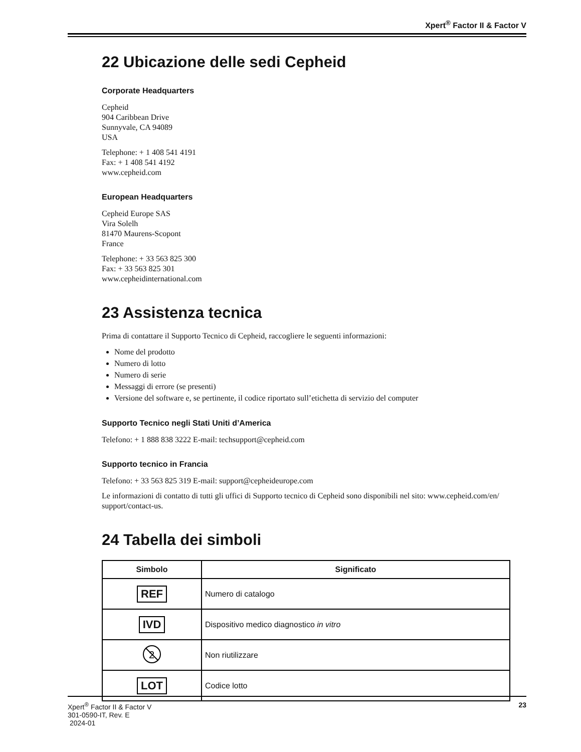Xpert<sup>®</sup> Factor II & Factor V
22 Ubicazione delle sedi Cepheid
Corporate Headquarters
Cepheid
904 Caribbean Drive
Sunnyvale, CA 94089
USA
Telephone: + 1 408 541 4191
Fax: + 1 408 541 4192
www.cepheid.com
European Headquarters
Cepheid Europe SAS
Vira Solelh
81470 Maurens-Scopont
France
Telephone: + 33 563 825 300
Fax: + 33 563 825 301
www.cepheidinternational.com
23 Assistenza tecnica
Prima di contattare il Supporto Tecnico di Cepheid, raccogliere le seguenti informazioni:
Nome del prodotto
Numero di lotto
Numero di serie
Messaggi di errore (se presenti)
Versione del software e, se pertinente, il codice riportato sull’etichetta di servizio del computer
Supporto Tecnico negli Stati Uniti d’America
Telefono: + 1 888 838 3222 E-mail: techsupport@cepheid.com
Supporto tecnico in Francia
Telefono: + 33 563 825 319 E-mail: support@cepheideurope.com
Le informazioni di contatto di tutti gli uffici di Supporto tecnico di Cepheid sono disponibili nel sito: www.cepheid.com/en/ support/contact-us.
24 Tabella dei simboli
| Simbolo | Significato |
| --- | --- |
| REF | Numero di catalogo |
| IVD | Dispositivo medico diagnostico in vitro |
| 2 | Non riutilizzare |
| LOT | Codice lotto |
Xpert<sup>®</sup> Factor II & Factor V
301-0590-IT, Rev. E
2024-01
23